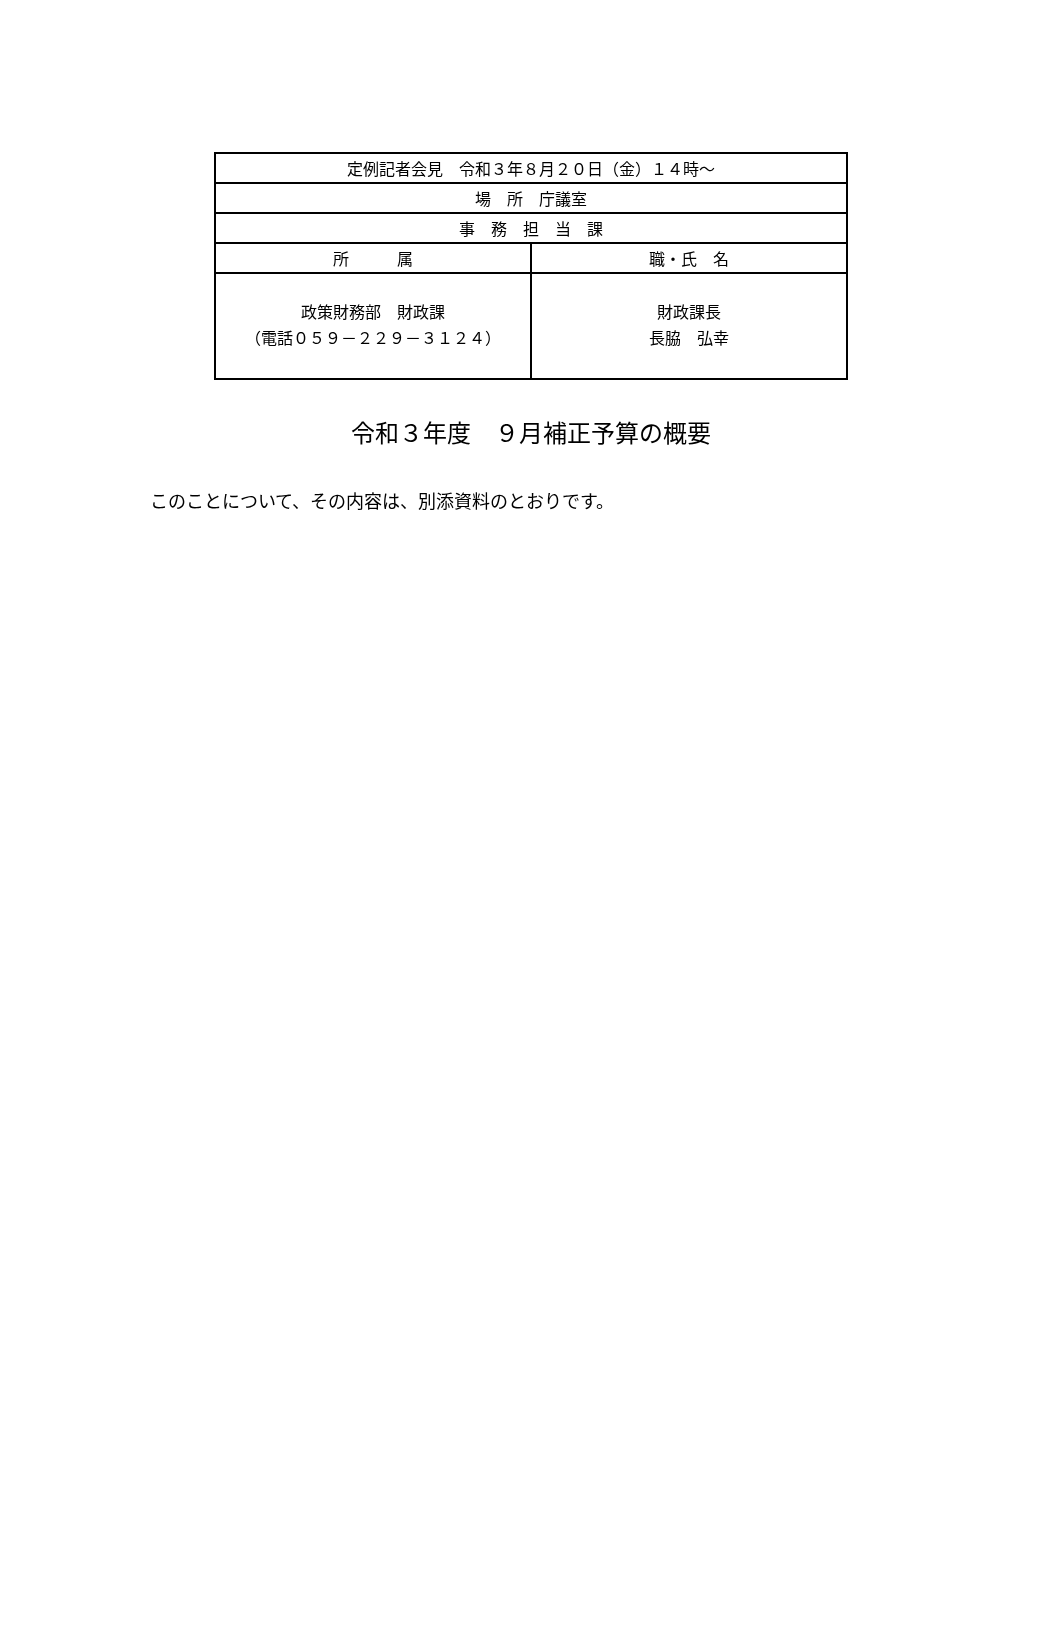| 定例記者会見 令和３年８月２０日（金）１４時～ | |
| 場 所 庁議室 | |
| 事 務 担 当 課 | |
| 所 属 | 職・氏 名 |
| 政策財務部 財政課 （電話０５９－２２９－３１２４） | 財政課長 長脇 弘幸 |
令和３年度　９月補正予算の概要
このことについて、その内容は、別添資料のとおりです。